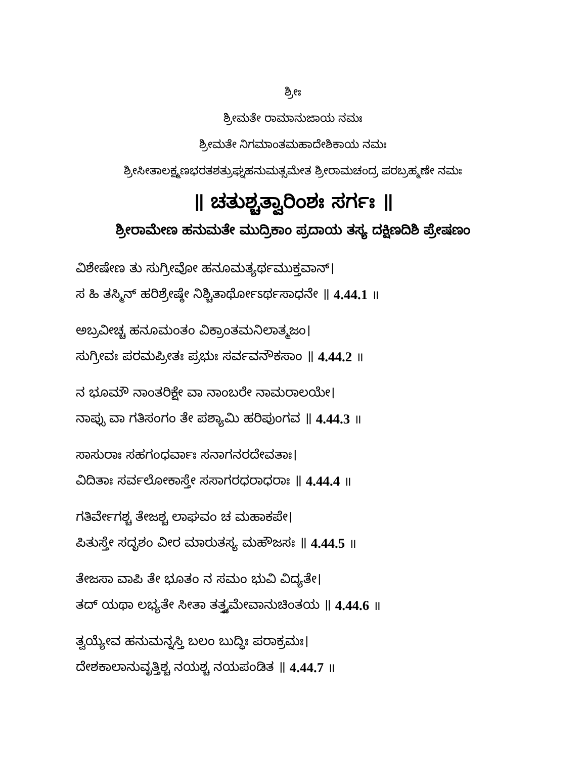ಶ್ರೀಃ
ಶ್ರೀಮತೇ ರಾಮಾನುಜಾಯ ನಮಃ
ಶ್ರೀಮತೇ ನಿಗಮಾಂತಮಹಾದೇಶಿಕಾಯ ನಮಃ
ಶ್ರೀಸೀತಾಲಕ್ಷ್ಮಣಭರತಶತ್ರುಘ್ನಹನುಮತ್ಸಮೇತ ಶ್ರೀರಾಮಚಂದ್ರ ಪರಬ್ರಹ್ಮಣೇ ನಮಃ
॥ ಚತುಶ್ಚತ್ವಾರಿಂಶಃ ಸರ್ಗಃ ॥
ಶ್ರೀರಾಮೇಣ ಹನುಮತೇ ಮುದ್ರಿಕಾಂ ಪ್ರದಾಯ ತಸ್ಯ ದಕ್ಷಿಣದಿಶಿ ಪ್ರೇಷಣಂ
ವಿಶೇಷೇಣ ತು ಸುಗ್ರೀವೋ ಹನೂಮತ್ಯರ್ಥಮುಕ್ತವಾನ್।
ಸ ಹಿ ತಸ್ಮಿನ್ ಹರಿಶ್ರೇಷ್ಠೇ ನಿಶ್ಚಿತಾರ್ಥೋಽರ್ಥಸಾಧನೇ ॥ 4.44.1 ॥
ಅಬ್ರವೀಚ್ಚ ಹನೂಮಂತಂ ವಿಕ್ರಾಂತಮನಿಲಾತ್ಮಜಂ।
ಸುಗ್ರೀವಃ ಪರಮಪ್ರೀತಃ ಪ್ರಭುಃ ಸರ್ವವನೌಕಸಾಂ ॥ 4.44.2 ॥
ನ ಭೂಮೌ ನಾಂತರಿಕ್ಷೇ ವಾ ನಾಂಬರೇ ನಾಮರಾಲಯೇ।
ನಾಪ್ಸು ವಾ ಗತಿಸಂಗಂ ತೇ ಪಶ್ಯಾಮಿ ಹರಿಪುಂಗವ ॥ 4.44.3 ॥
ಸಾಸುರಾಃ ಸಹಗಂಧರ್ವಾಃ ಸನಾಗನರದೇವತಾಃ।
ವಿದಿತಾಃ ಸರ್ವಲೋಕಾಸ್ತೇ ಸಸಾಗರಧರಾಧರಾಃ ॥ 4.44.4 ॥
ಗತಿರ್ವೇಗಶ್ಚ ತೇಜಶ್ಚ ಲಾಘವಂ ಚ ಮಹಾಕಪೇ।
ಪಿತುಸ್ತೇ ಸದೃಶಂ ವೀರ ಮಾರುತಸ್ಯ ಮಹೌಜಸಃ ॥ 4.44.5 ॥
ತೇಜಸಾ ವಾಪಿ ತೇ ಭೂತಂ ನ ಸಮಂ ಭುವಿ ವಿದ್ಯತೇ।
ತದ್ ಯಥಾ ಲಭ್ಯತೇ ಸೀತಾ ತತ್ತ್ವಮೇವಾನುಚಿಂತಯ ॥ 4.44.6 ॥
ತ್ವಯ್ಯೇವ ಹನುಮನ್ನಸ್ತಿ ಬಲಂ ಬುದ್ಧಿಃ ಪರಾಕ್ರಮಃ।
ದೇಶಕಾಲಾನುವೃತ್ತಿಶ್ಚ ನಯಶ್ಚ ನಯಪಂಡಿತ ॥ 4.44.7 ॥